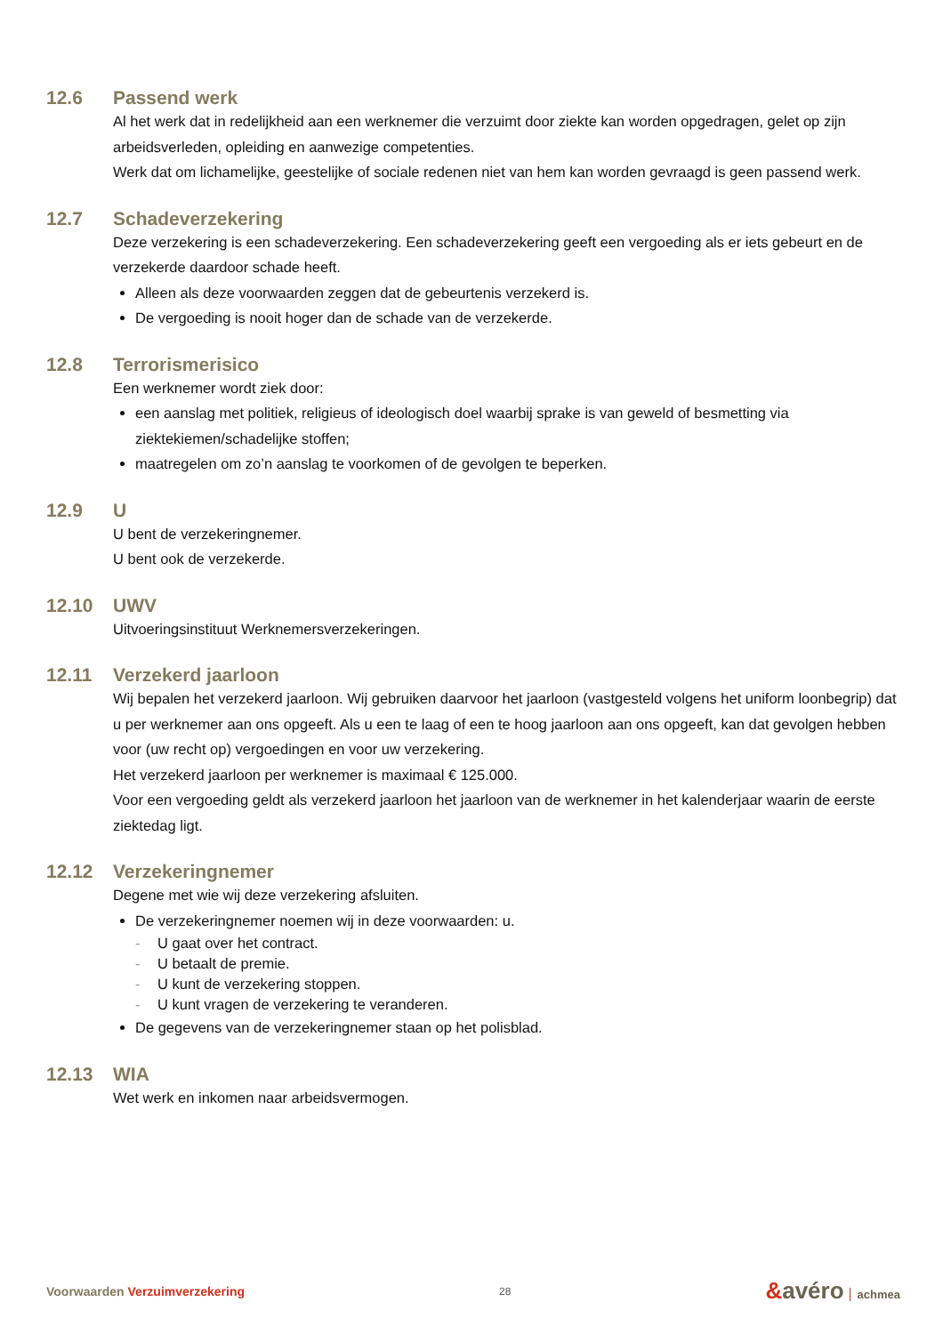12.6 Passend werk
Al het werk dat in redelijkheid aan een werknemer die verzuimt door ziekte kan worden opgedragen, gelet op zijn arbeidsverleden, opleiding en aanwezige competenties.
Werk dat om lichamelijke, geestelijke of sociale redenen niet van hem kan worden gevraagd is geen passend werk.
12.7 Schadeverzekering
Deze verzekering is een schadeverzekering. Een schadeverzekering geeft een vergoeding als er iets gebeurt en de verzekerde daardoor schade heeft.
Alleen als deze voorwaarden zeggen dat de gebeurtenis verzekerd is.
De vergoeding is nooit hoger dan de schade van de verzekerde.
12.8 Terrorismerisico
Een werknemer wordt ziek door:
een aanslag met politiek, religieus of ideologisch doel waarbij sprake is van geweld of besmetting via ziektekiemen/schadelijke stoffen;
maatregelen om zo’n aanslag te voorkomen of de gevolgen te beperken.
12.9 U
U bent de verzekeringnemer.
U bent ook de verzekerde.
12.10 UWV
Uitvoeringsinstituut Werknemersverzekeringen.
12.11 Verzekerd jaarloon
Wij bepalen het verzekerd jaarloon. Wij gebruiken daarvoor het jaarloon (vastgesteld volgens het uniform loonbegrip) dat u per werknemer aan ons opgeeft. Als u een te laag of een te hoog jaarloon aan ons opgeeft, kan dat gevolgen hebben voor (uw recht op) vergoedingen en voor uw verzekering.
Het verzekerd jaarloon per werknemer is maximaal € 125.000.
Voor een vergoeding geldt als verzekerd jaarloon het jaarloon van de werknemer in het kalenderjaar waarin de eerste ziektedag ligt.
12.12 Verzekeringnemer
Degene met wie wij deze verzekering afsluiten.
De verzekeringnemer noemen wij in deze voorwaarden: u.
- U gaat over het contract.
- U betaalt de premie.
- U kunt de verzekering stoppen.
- U kunt vragen de verzekering te veranderen.
De gegevens van de verzekeringnemer staan op het polisblad.
12.13 WIA
Wet werk en inkomen naar arbeidsvermogen.
Voorwaarden Verzuimverzekering
28
&avéro achmea